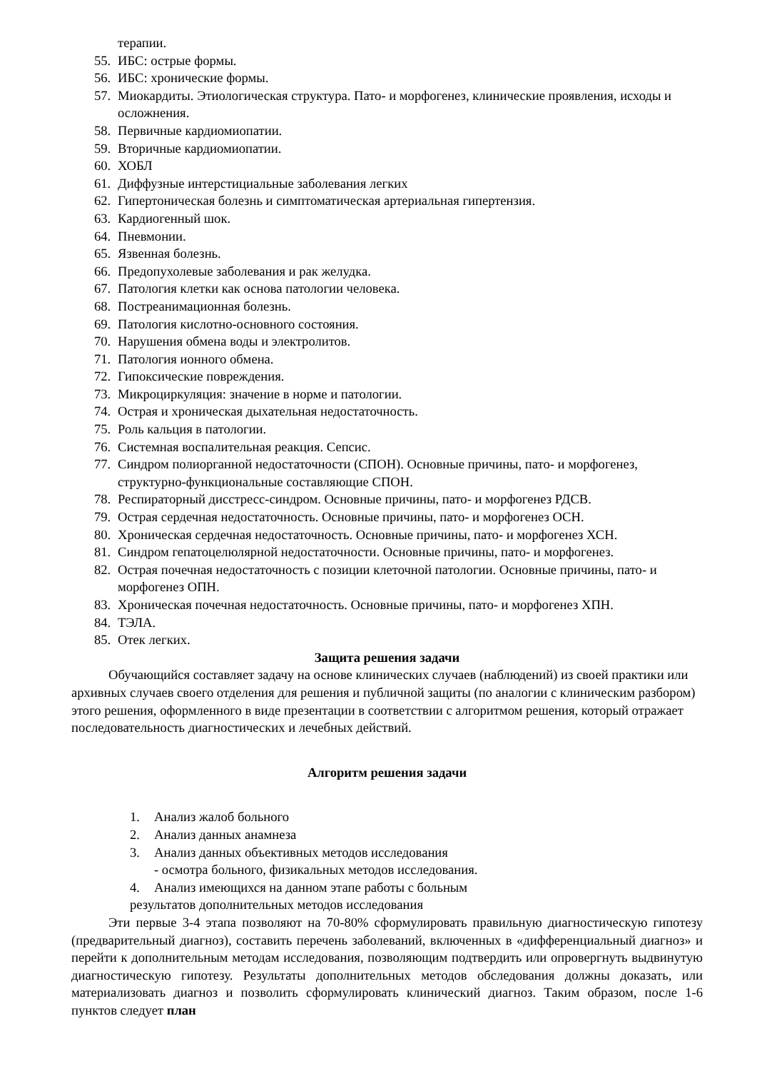терапии.
55. ИБС: острые формы.
56. ИБС: хронические формы.
57. Миокардиты. Этиологическая структура. Пато- и морфогенез, клинические проявления, исходы и осложнения.
58. Первичные кардиомиопатии.
59. Вторичные кардиомиопатии.
60. ХОБЛ
61. Диффузные интерстициальные заболевания легких
62. Гипертоническая болезнь и симптоматическая артериальная гипертензия.
63. Кардиогенный шок.
64. Пневмонии.
65. Язвенная болезнь.
66. Предопухолевые заболевания и рак желудка.
67. Патология клетки как основа патологии человека.
68. Постреанимационная болезнь.
69. Патология кислотно-основного состояния.
70. Нарушения обмена воды и электролитов.
71. Патология ионного обмена.
72. Гипоксические повреждения.
73. Микроциркуляция: значение в норме и патологии.
74. Острая и хроническая дыхательная недостаточность.
75. Роль кальция в патологии.
76. Системная воспалительная реакция. Сепсис.
77. Синдром полиорганной недостаточности (СПОН). Основные причины, пато- и морфогенез, структурно-функциональные составляющие СПОН.
78. Респираторный дисстресс-синдром. Основные причины, пато- и морфогенез РДСВ.
79. Острая сердечная недостаточность. Основные причины, пато- и морфогенез ОСН.
80. Хроническая сердечная недостаточность. Основные причины, пато- и морфогенез ХСН.
81. Синдром гепатоцелюлярной недостаточности. Основные причины, пато- и морфогенез.
82. Острая почечная недостаточность с позиции клеточной патологии. Основные причины, пато- и морфогенез ОПН.
83. Хроническая почечная недостаточность. Основные причины, пато- и морфогенез ХПН.
84. ТЭЛА.
85. Отек легких.
Защита решения задачи
Обучающийся составляет задачу на основе клинических случаев (наблюдений) из своей практики или архивных случаев своего отделения для решения и публичной защиты (по аналогии с клиническим разбором) этого решения, оформленного в виде презентации в соответствии с алгоритмом решения, который отражает последовательность диагностических и лечебных действий.
Алгоритм решения задачи
1. Анализ жалоб больного
2. Анализ данных анамнеза
3. Анализ данных объективных методов исследования
- осмотра больного, физикальных методов исследования.
4. Анализ имеющихся на данном этапе работы с больным
результатов дополнительных методов исследования
Эти первые 3-4 этапа позволяют на 70-80% сформулировать правильную диагностическую гипотезу (предварительный диагноз), составить перечень заболеваний, включенных в «дифференциальный диагноз» и перейти к дополнительным методам исследования, позволяющим подтвердить или опровергнуть выдвинутую диагностическую гипотезу. Результаты дополнительных методов обследования должны доказать, или материализовать диагноз и позволить сформулировать клинический диагноз. Таким образом, после 1-6 пунктов следует план